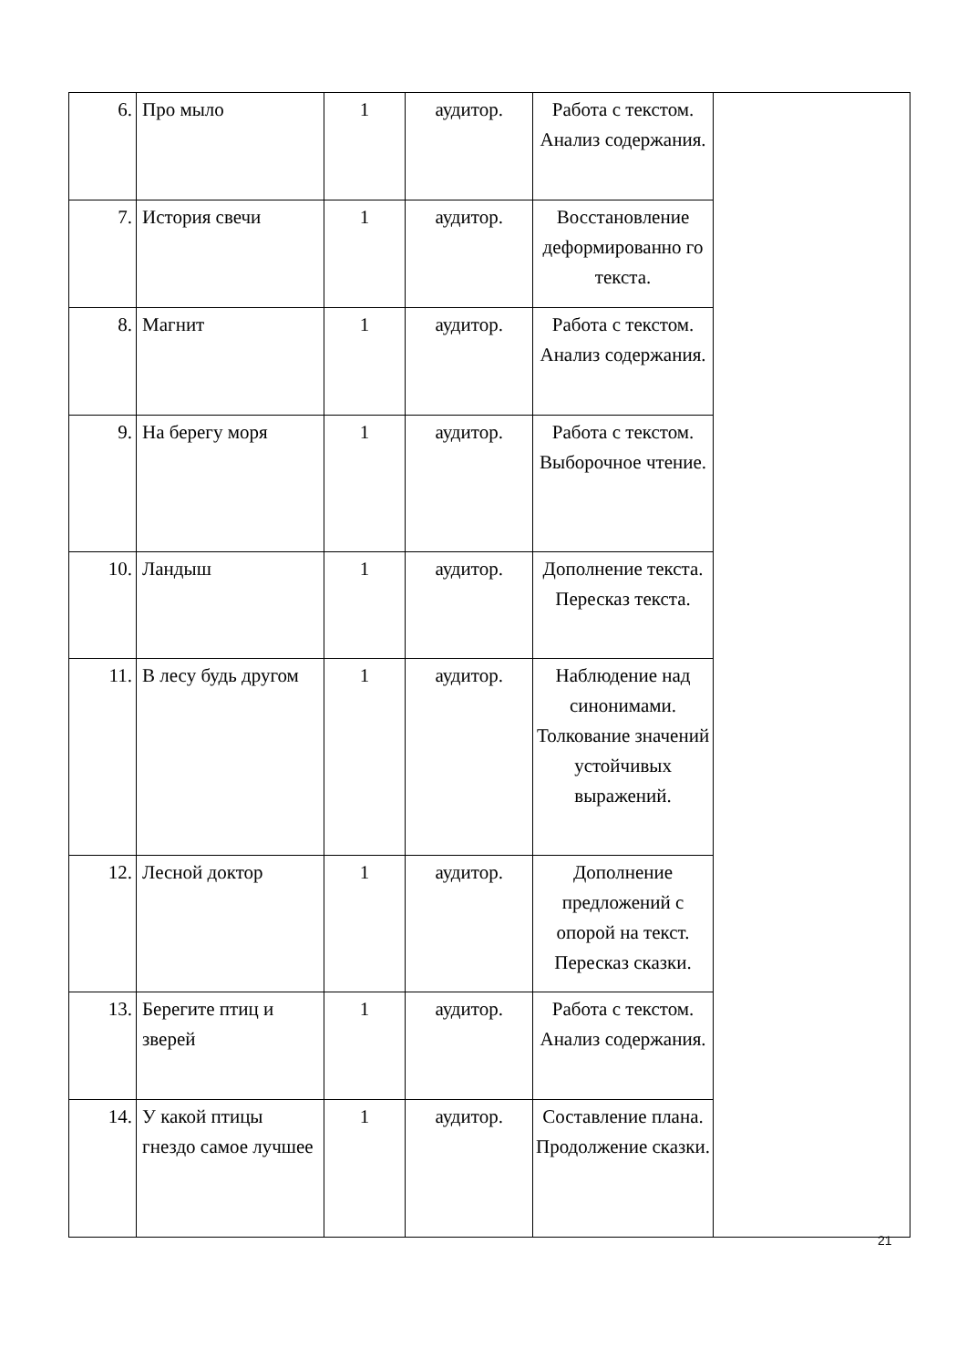| 6. | Про мыло | 1 | аудитор. | Работа с текстом. Анализ содержания. | |
| 7. | История свечи | 1 | аудитор. | Восстановление деформированно го текста. | |
| 8. | Магнит | 1 | аудитор. | Работа с текстом. Анализ содержания. | |
| 9. | На берегу моря | 1 | аудитор. | Работа с текстом. Выборочное чтение. | |
| 10. | Ландыш | 1 | аудитор. | Дополнение текста. Пересказ текста. | |
| 11. | В лесу будь другом | 1 | аудитор. | Наблюдение над синонимами. Толкование значений устойчивых выражений. | |
| 12. | Лесной доктор | 1 | аудитор. | Дополнение предложений с опорой на текст. Пересказ сказки. | |
| 13. | Берегите птиц и зверей | 1 | аудитор. | Работа с текстом. Анализ содержания. | |
| 14. | У какой птицы гнездо самое лучшее | 1 | аудитор. | Составление плана. Продолжение сказки. | |
21